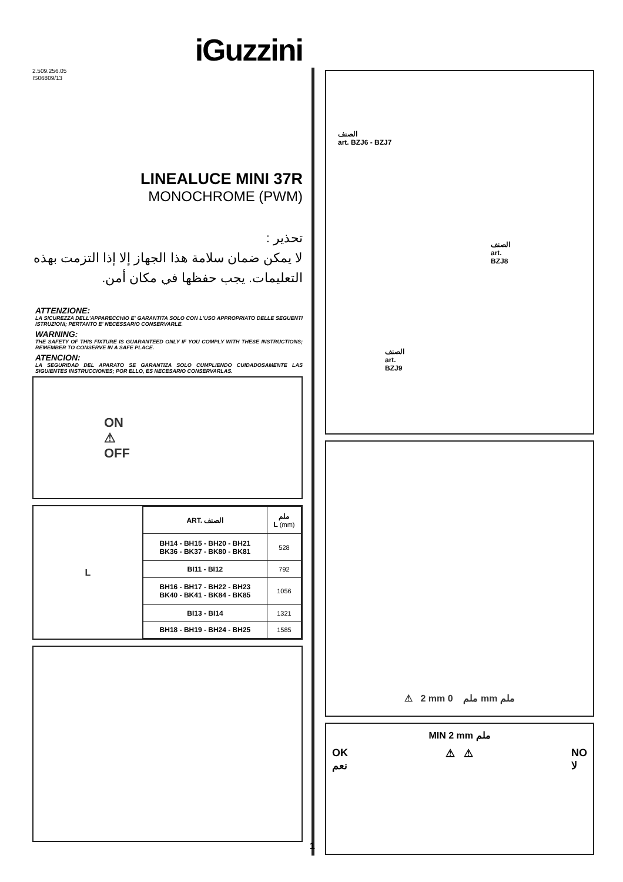iGuzzini
2.509.256.05
IS06809/13
LINEALUCE MINI 37R
MONOCHROME (PWM)
تحذير :
لا يمكن ضمان سلامة هذا الجهاز إلا إذا التزمت بهذه التعليمات. يجب حفظها في مكان أمن.
ATTENZIONE:
LA SICUREZZA DELL'APPARECCHIO E' GARANTITA SOLO CON L'USO APPROPRIATO DELLE SEGUENTI ISTRUZIONI; PERTANTO E' NECESSARIO CONSERVARLE.
WARNING:
THE SAFETY OF THIS FIXTURE IS GUARANTEED ONLY IF YOU COMPLY WITH THESE INSTRUCTIONS; REMEMBER TO CONSERVE IN A SAFE PLACE.
ATENCION:
LA SEGURIDAD DEL APARATO SE GARANTIZA SOLO CUMPLIENDO CUIDADOSAMENTE LAS SIGUIENTES INSTRUCCIONES; POR ELLO, ES NECESARIO CONSERVARLAS.
ON
⚠
OFF
L
| ART. الصنف | ملم L (mm) |
| --- | --- |
| BH14 - BH15 - BH20 - BH21 BK36 - BK37 - BK80 - BK81 | 528 |
| BI11 - BI12 | 792 |
| BH16 - BH17 - BH22 - BH23 BK40 - BK41 - BK84 - BK85 | 1056 |
| BI13 - BI14 | 1321 |
| BH18 - BH19 - BH24 - BH25 | 1585 |
الصنف
art. BZJ6 - BZJ7
الصنف
art.
BZJ8
الصنف
art.
BZJ9
⚠ 2 mm ملم 0 mm ملم
MIN 2 mm ملم
OK
نعم ⚠ ⚠ NO
لا
1